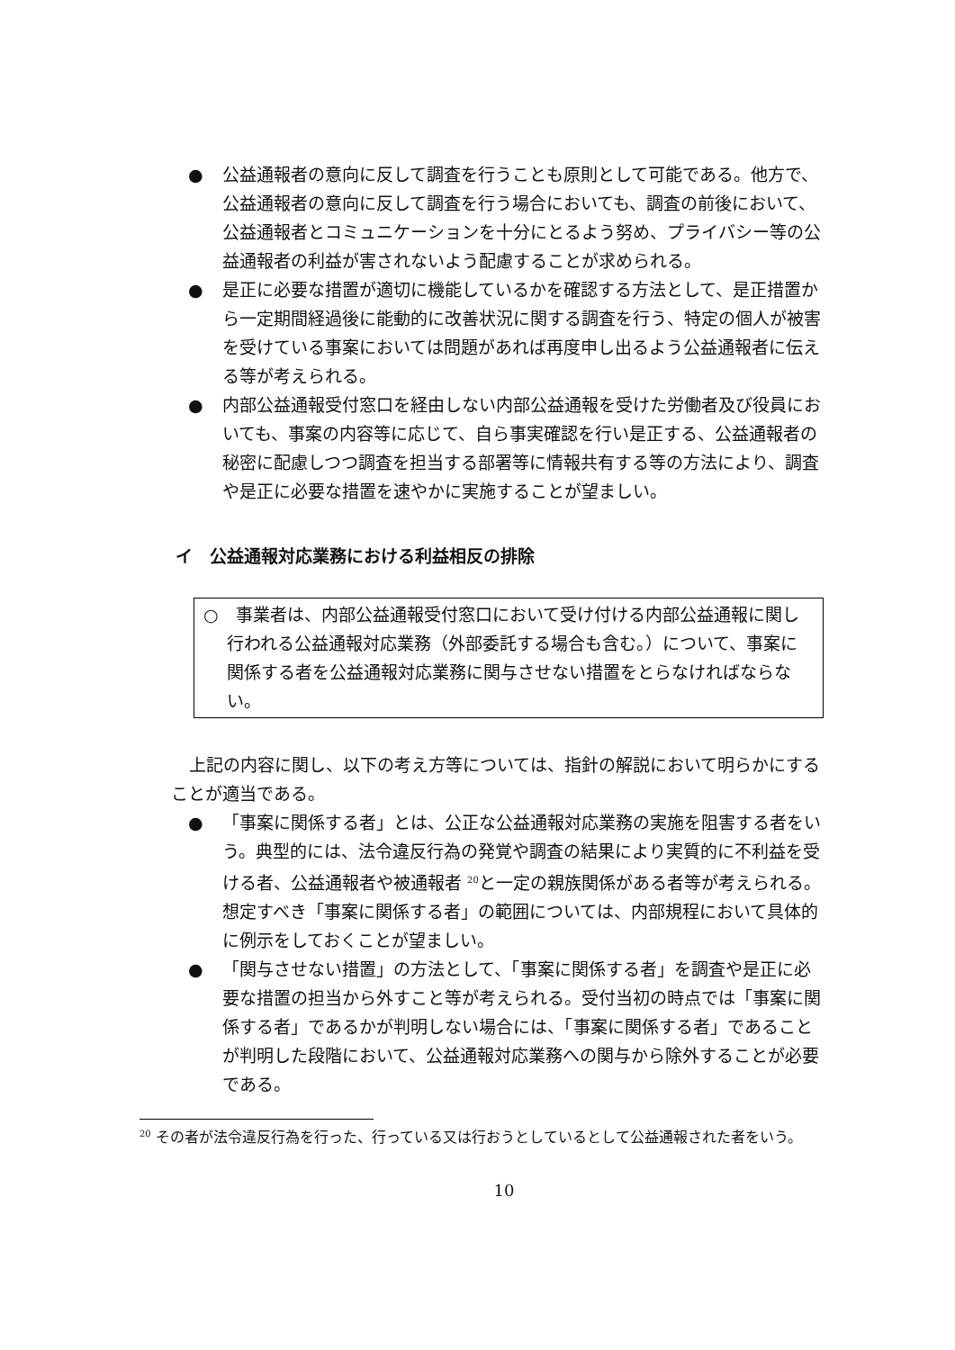● 公益通報者の意向に反して調査を行うことも原則として可能である。他方で、公益通報者の意向に反して調査を行う場合においても、調査の前後において、公益通報者とコミュニケーションを十分にとるよう努め、プライバシー等の公益通報者の利益が害されないよう配慮することが求められる。
● 是正に必要な措置が適切に機能しているかを確認する方法として、是正措置から一定期間経過後に能動的に改善状況に関する調査を行う、特定の個人が被害を受けている事案においては問題があれば再度申し出るよう公益通報者に伝える等が考えられる。
● 内部公益通報受付窓口を経由しない内部公益通報を受けた労働者及び役員においても、事案の内容等に応じて、自ら事実確認を行い是正する、公益通報者の秘密に配慮しつつ調査を担当する部署等に情報共有する等の方法により、調査や是正に必要な措置を速やかに実施することが望ましい。
イ　公益通報対応業務における利益相反の排除
○　事業者は、内部公益通報受付窓口において受け付ける内部公益通報に関し行われる公益通報対応業務（外部委託する場合も含む。）について、事案に関係する者を公益通報対応業務に関与させない措置をとらなければならない。
上記の内容に関し、以下の考え方等については、指針の解説において明らかにすることが適当である。
● 「事案に関係する者」とは、公正な公益通報対応業務の実施を阻害する者をいう。典型的には、法令違反行為の発覚や調査の結果により実質的に不利益を受ける者、公益通報者や被通報者 <sup>20</sup>と一定の親族関係がある者等が考えられる。想定すべき「事案に関係する者」の範囲については、内部規程において具体的に例示をしておくことが望ましい。
● 「関与させない措置」の方法として、「事案に関係する者」を調査や是正に必要な措置の担当から外すこと等が考えられる。受付当初の時点では「事案に関係する者」であるかが判明しない場合には、「事案に関係する者」であることが判明した段階において、公益通報対応業務への関与から除外することが必要である。
<sup>20</sup> その者が法令違反行為を行った、行っている又は行おうとしているとして公益通報された者をいう。
10